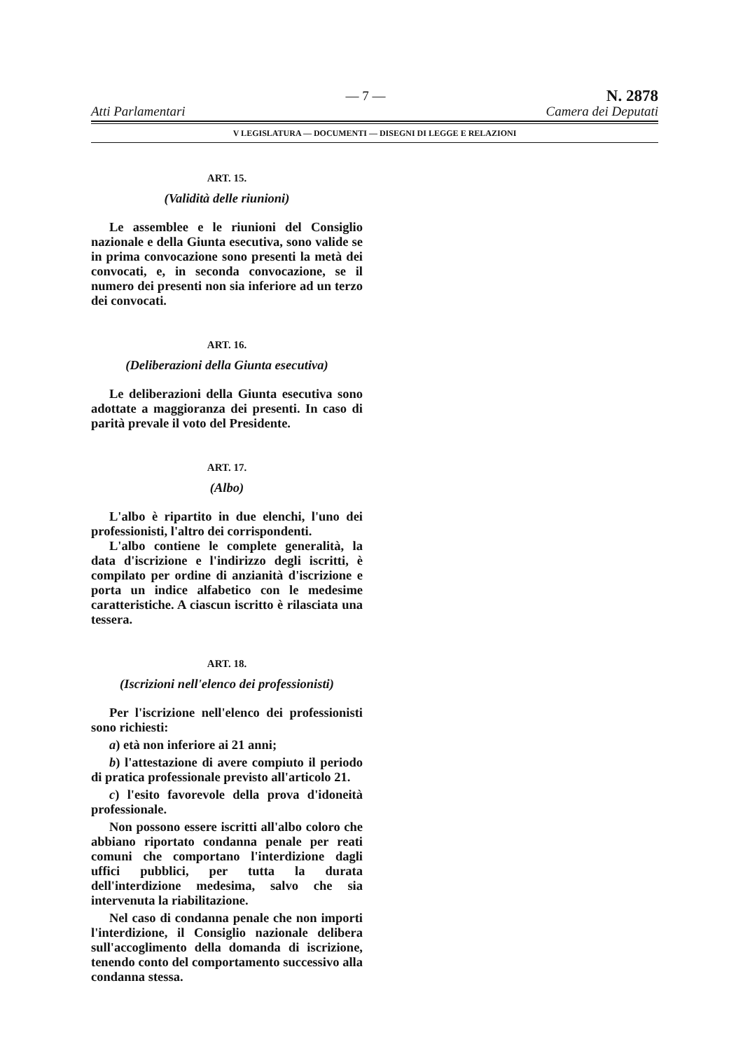Atti Parlamentari
— 7 —
N. 2878
Camera dei Deputati
V LEGISLATURA — DOCUMENTI — DISEGNI DI LEGGE E RELAZIONI
ART. 15.
(Validità delle riunioni)
Le assemblee e le riunioni del Consiglio nazionale e della Giunta esecutiva, sono valide se in prima convocazione sono presenti la metà dei convocati, e, in seconda convocazione, se il numero dei presenti non sia inferiore ad un terzo dei convocati.
ART. 16.
(Deliberazioni della Giunta esecutiva)
Le deliberazioni della Giunta esecutiva sono adottate a maggioranza dei presenti. In caso di parità prevale il voto del Presidente.
ART. 17.
(Albo)
L'albo è ripartito in due elenchi, l'uno dei professionisti, l'altro dei corrispondenti.
L'albo contiene le complete generalità, la data d'iscrizione e l'indirizzo degli iscritti, è compilato per ordine di anzianità d'iscrizione e porta un indice alfabetico con le medesime caratteristiche. A ciascun iscritto è rilasciata una tessera.
ART. 18.
(Iscrizioni nell'elenco dei professionisti)
Per l'iscrizione nell'elenco dei professionisti sono richiesti:
a) età non inferiore ai 21 anni;
b) l'attestazione di avere compiuto il periodo di pratica professionale previsto all'articolo 21.
c) l'esito favorevole della prova d'idoneità professionale.
Non possono essere iscritti all'albo coloro che abbiano riportato condanna penale per reati comuni che comportano l'interdizione dagli uffici pubblici, per tutta la durata dell'interdizione medesima, salvo che sia intervenuta la riabilitazione.
Nel caso di condanna penale che non importi l'interdizione, il Consiglio nazionale delibera sull'accoglimento della domanda di iscrizione, tenendo conto del comportamento successivo alla condanna stessa.